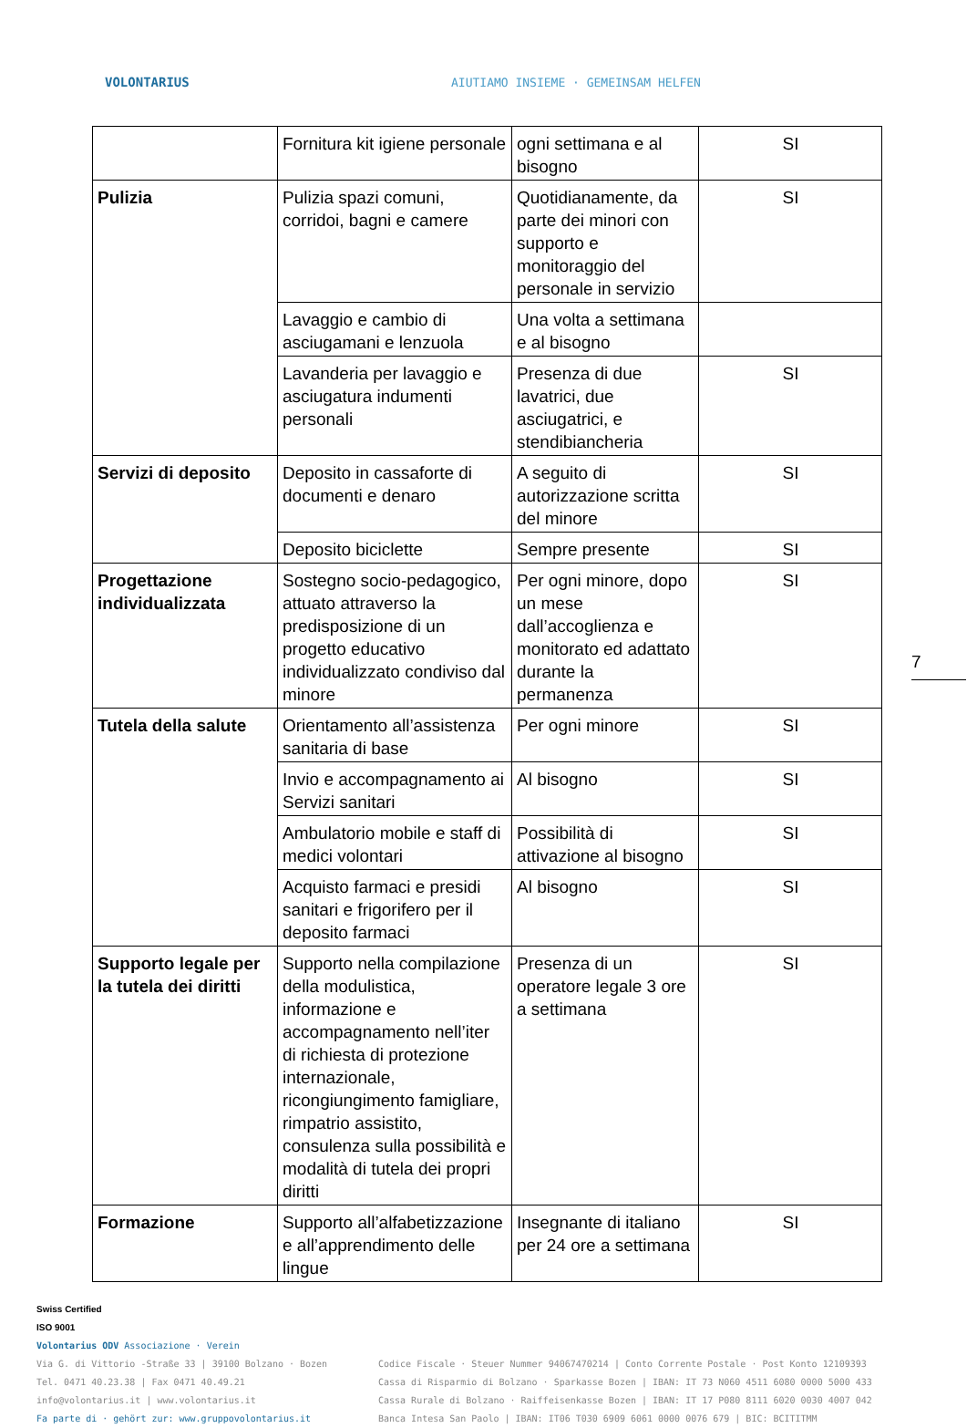VOLONTARIUS
AIUTIAMO INSIEME · GEMEINSAM HELFEN
| | Fornitura kit igiene personale | ogni settimana e al bisogno | SI |
| Pulizia | Pulizia spazi comuni, corridoi, bagni e camere | Quotidianamente, da parte dei minori con supporto e monitoraggio del personale in servizio | SI |
| | Lavaggio e cambio di asciugamani e lenzuola | Una volta a settimana e al bisogno | |
| | Lavanderia per lavaggio e asciugatura indumenti personali | Presenza di due lavatrici, due asciugatrici, e stendibiancheria | SI |
| Servizi di deposito | Deposito in cassaforte di documenti e denaro | A seguito di autorizzazione scritta del minore | SI |
| | Deposito biciclette | Sempre presente | SI |
| Progettazione individualizzata | Sostegno socio-pedagogico, attuato attraverso la predisposizione di un progetto educativo individualizzato condiviso dal minore | Per ogni minore, dopo un mese dall’accoglienza e monitorato ed adattato durante la permanenza | SI |
| Tutela della salute | Orientamento all’assistenza sanitaria di base | Per ogni minore | SI |
| | Invio e accompagnamento ai Servizi sanitari | Al bisogno | SI |
| | Ambulatorio mobile e staff di medici volontari | Possibilità di attivazione al bisogno | SI |
| | Acquisto farmaci e presidi sanitari e frigorifero per il deposito farmaci | Al bisogno | SI |
| Supporto legale per la tutela dei diritti | Supporto nella compilazione della modulistica, informazione e accompagnamento nell’iter di richiesta di protezione internazionale, ricongiungimento famigliare, rimpatrio assistito, consulenza sulla possibilità e modalità di tutela dei propri diritti | Presenza di un operatore legale 3 ore a settimana | SI |
| Formazione | Supporto all’alfabetizzazione e all’apprendimento delle lingue | Insegnante di italiano per 24 ore a settimana | SI |
7
Swiss Certified
ISO 9001
Volontarius ODV Associazione · Verein
Via G. di Vittorio -Straße 33 | 39100 Bolzano · Bozen
Tel. 0471 40.23.38 | Fax 0471 40.49.21
info@volontarius.it | www.volontarius.it
Fa parte di · gehört zur: www.gruppovolontarius.it
Codice Fiscale · Steuer Nummer 94067470214 | Conto Corrente Postale · Post Konto 12109393
Cassa di Risparmio di Bolzano · Sparkasse Bozen | IBAN: IT 73 N060 4511 6080 0000 5000 433
Cassa Rurale di Bolzano · Raiffeisenkasse Bozen | IBAN: IT 17 P080 8111 6020 0030 4007 042
Banca Intesa San Paolo | IBAN: IT06 T030 6909 6061 0000 0076 679 | BIC: BCITITMM